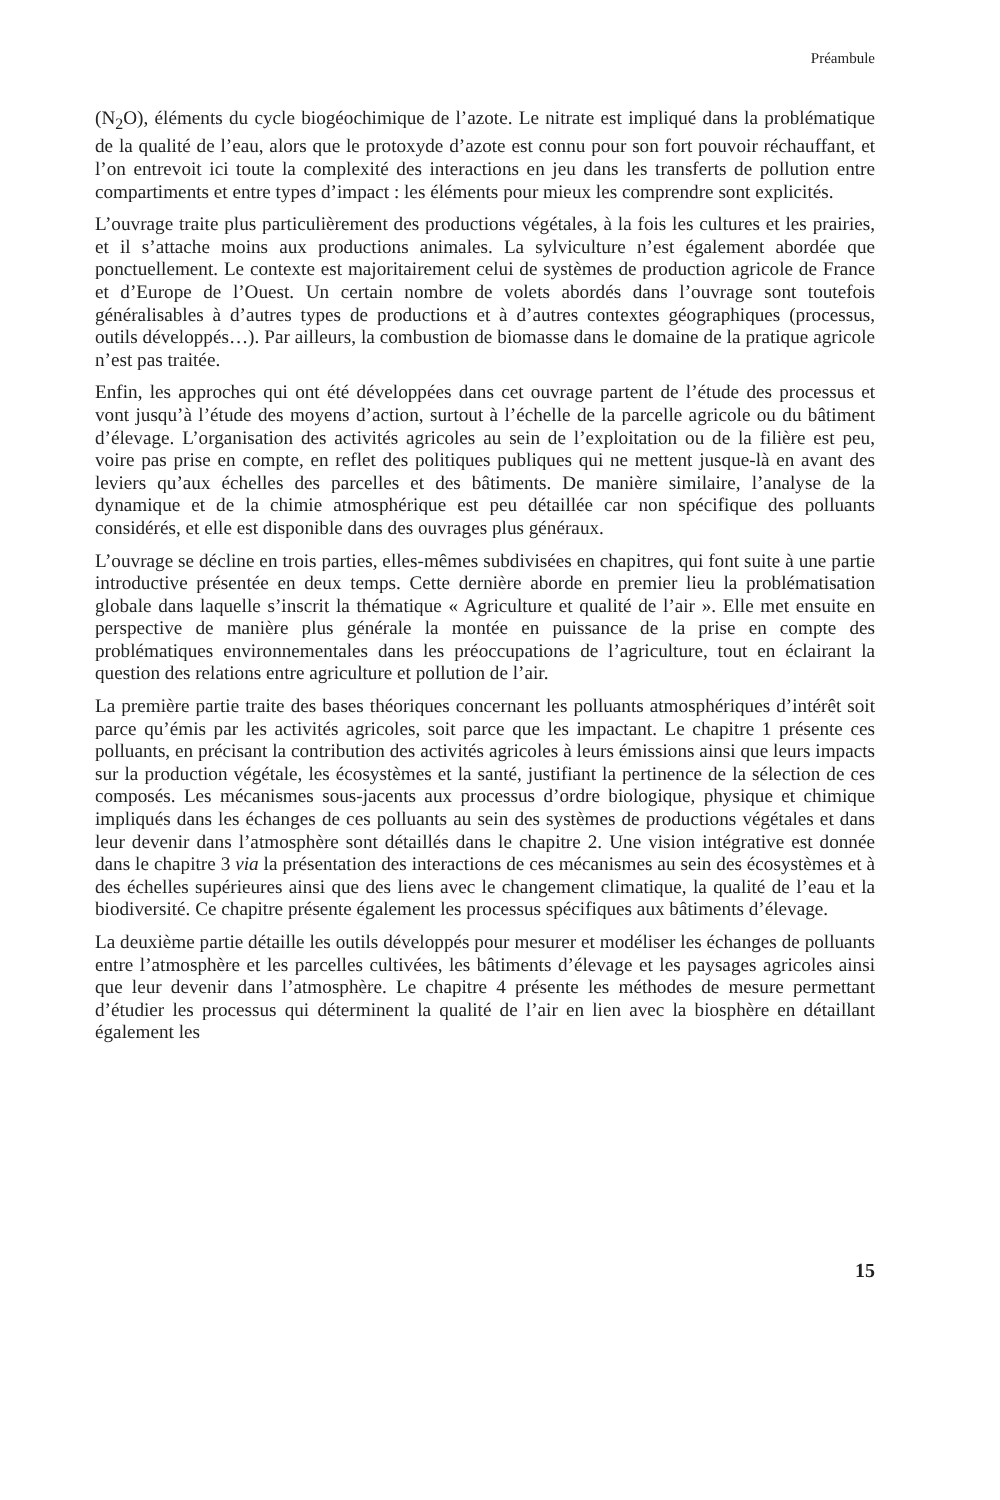Préambule
(N<sub>2</sub>O), éléments du cycle biogéochimique de l’azote. Le nitrate est impliqué dans la problématique de la qualité de l’eau, alors que le protoxyde d’azote est connu pour son fort pouvoir réchauffant, et l’on entrevoit ici toute la complexité des interactions en jeu dans les transferts de pollution entre compartiments et entre types d’impact : les éléments pour mieux les comprendre sont explicités.
L’ouvrage traite plus particulièrement des productions végétales, à la fois les cultures et les prairies, et il s’attache moins aux productions animales. La sylviculture n’est également abordée que ponctuellement. Le contexte est majoritairement celui de systèmes de production agricole de France et d’Europe de l’Ouest. Un certain nombre de volets abordés dans l’ouvrage sont toutefois généralisables à d’autres types de productions et à d’autres contextes géographiques (processus, outils développés…). Par ailleurs, la combustion de biomasse dans le domaine de la pratique agricole n’est pas traitée.
Enfin, les approches qui ont été développées dans cet ouvrage partent de l’étude des processus et vont jusqu’à l’étude des moyens d’action, surtout à l’échelle de la parcelle agricole ou du bâtiment d’élevage. L’organisation des activités agricoles au sein de l’exploitation ou de la filière est peu, voire pas prise en compte, en reflet des politiques publiques qui ne mettent jusque-là en avant des leviers qu’aux échelles des parcelles et des bâtiments. De manière similaire, l’analyse de la dynamique et de la chimie atmosphérique est peu détaillée car non spécifique des polluants considérés, et elle est disponible dans des ouvrages plus généraux.
L’ouvrage se décline en trois parties, elles-mêmes subdivisées en chapitres, qui font suite à une partie introductive présentée en deux temps. Cette dernière aborde en premier lieu la problématisation globale dans laquelle s’inscrit la thématique « Agriculture et qualité de l’air ». Elle met ensuite en perspective de manière plus générale la montée en puissance de la prise en compte des problématiques environnementales dans les préoccupations de l’agriculture, tout en éclairant la question des relations entre agriculture et pollution de l’air.
La première partie traite des bases théoriques concernant les polluants atmosphériques d’intérêt soit parce qu’émis par les activités agricoles, soit parce que les impactant. Le chapitre 1 présente ces polluants, en précisant la contribution des activités agricoles à leurs émissions ainsi que leurs impacts sur la production végétale, les écosystèmes et la santé, justifiant la pertinence de la sélection de ces composés. Les mécanismes sous-jacents aux processus d’ordre biologique, physique et chimique impliqués dans les échanges de ces polluants au sein des systèmes de productions végétales et dans leur devenir dans l’atmosphère sont détaillés dans le chapitre 2. Une vision intégrative est donnée dans le chapitre 3 via la présentation des interactions de ces mécanismes au sein des écosystèmes et à des échelles supérieures ainsi que des liens avec le changement climatique, la qualité de l’eau et la biodiversité. Ce chapitre présente également les processus spécifiques aux bâtiments d’élevage.
La deuxième partie détaille les outils développés pour mesurer et modéliser les échanges de polluants entre l’atmosphère et les parcelles cultivées, les bâtiments d’élevage et les paysages agricoles ainsi que leur devenir dans l’atmosphère. Le chapitre 4 présente les méthodes de mesure permettant d’étudier les processus qui déterminent la qualité de l’air en lien avec la biosphère en détaillant également les
15